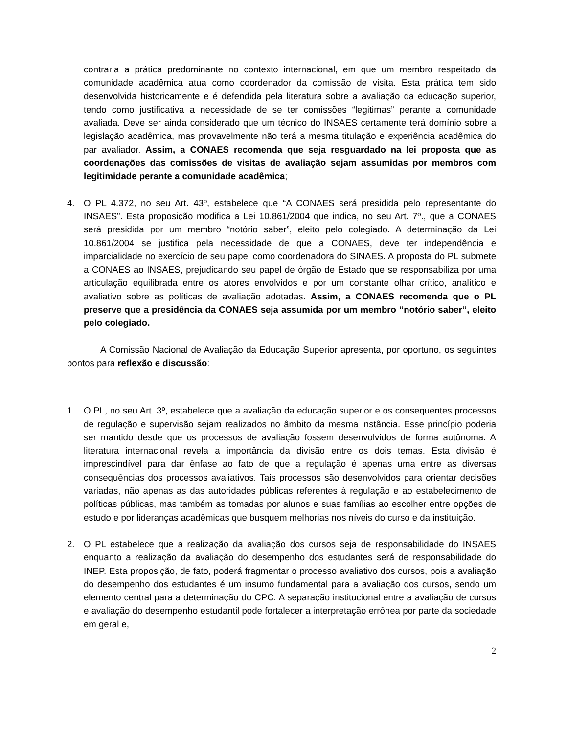contraria a prática predominante no contexto internacional, em que um membro respeitado da comunidade acadêmica atua como coordenador da comissão de visita. Esta prática tem sido desenvolvida historicamente e é defendida pela literatura sobre a avaliação da educação superior, tendo como justificativa a necessidade de se ter comissões “legitimas” perante a comunidade avaliada. Deve ser ainda considerado que um técnico do INSAES certamente terá domínio sobre a legislação acadêmica, mas provavelmente não terá a mesma titulação e experiência acadêmica do par avaliador. Assim, a CONAES recomenda que seja resguardado na lei proposta que as coordenações das comissões de visitas de avaliação sejam assumidas por membros com legitimidade perante a comunidade acadêmica;
4. O PL 4.372, no seu Art. 43º, estabelece que “A CONAES será presidida pelo representante do INSAES”. Esta proposição modifica a Lei 10.861/2004 que indica, no seu Art. 7º., que a CONAES será presidida por um membro “notório saber”, eleito pelo colegiado. A determinação da Lei 10.861/2004 se justifica pela necessidade de que a CONAES, deve ter independência e imparcialidade no exercício de seu papel como coordenadora do SINAES. A proposta do PL submete a CONAES ao INSAES, prejudicando seu papel de órgão de Estado que se responsabiliza por uma articulação equilibrada entre os atores envolvidos e por um constante olhar crítico, analítico e avaliativo sobre as políticas de avaliação adotadas. Assim, a CONAES recomenda que o PL preserve que a presidência da CONAES seja assumida por um membro “notório saber”, eleito pelo colegiado.
A Comissão Nacional de Avaliação da Educação Superior apresenta, por oportuno, os seguintes pontos para reflexão e discussão:
1. O PL, no seu Art. 3º, estabelece que a avaliação da educação superior e os consequentes processos de regulação e supervisão sejam realizados no âmbito da mesma instância. Esse princípio poderia ser mantido desde que os processos de avaliação fossem desenvolvidos de forma autônoma. A literatura internacional revela a importância da divisão entre os dois temas. Esta divisão é imprescindível para dar ênfase ao fato de que a regulação é apenas uma entre as diversas consequências dos processos avaliativos. Tais processos são desenvolvidos para orientar decisões variadas, não apenas as das autoridades públicas referentes à regulação e ao estabelecimento de políticas públicas, mas também as tomadas por alunos e suas famílias ao escolher entre opções de estudo e por lideranças acadêmicas que busquem melhorias nos níveis do curso e da instituição.
2. O PL estabelece que a realização da avaliação dos cursos seja de responsabilidade do INSAES enquanto a realização da avaliação do desempenho dos estudantes será de responsabilidade do INEP. Esta proposição, de fato, poderá fragmentar o processo avaliativo dos cursos, pois a avaliação do desempenho dos estudantes é um insumo fundamental para a avaliação dos cursos, sendo um elemento central para a determinação do CPC. A separação institucional entre a avaliação de cursos e avaliação do desempenho estudantil pode fortalecer a interpretação errônea por parte da sociedade em geral e,
2